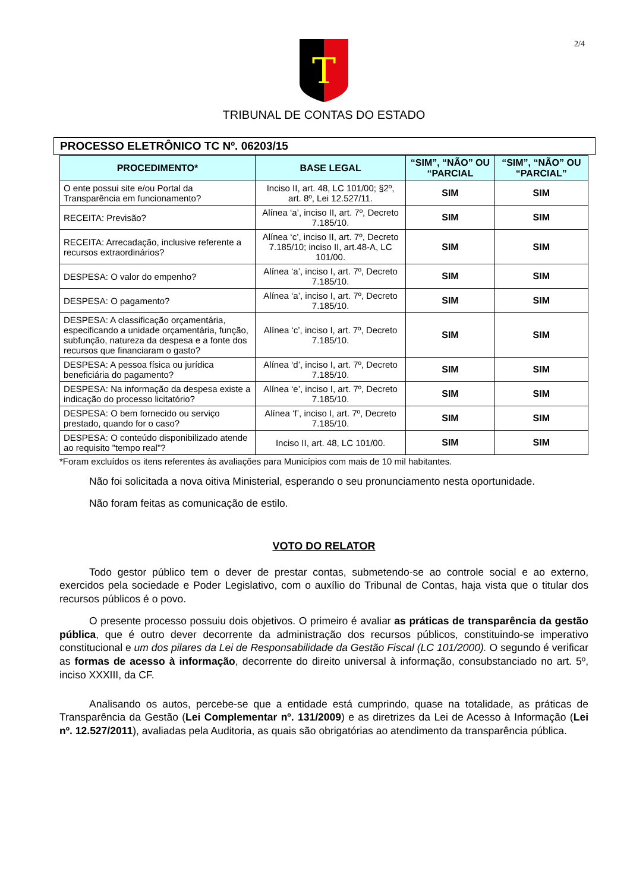2/4
T
TRIBUNAL DE CONTAS DO ESTADO
PROCESSO ELETRÔNICO TC Nº. 06203/15
| PROCEDIMENTO* | BASE LEGAL | “SIM”, “NÃO” OU “PARCIAL | “SIM”, “NÃO” OU “PARCIAL” |
| --- | --- | --- | --- |
| O ente possui site e/ou Portal da Transparência em funcionamento? | Inciso II, art. 48, LC 101/00; §2º, art. 8º, Lei 12.527/11. | SIM | SIM |
| RECEITA: Previsão? | Alínea ‘a’, inciso II, art. 7º, Decreto 7.185/10. | SIM | SIM |
| RECEITA: Arrecadação, inclusive referente a recursos extraordinários? | Alínea ‘c’, inciso II, art. 7º, Decreto 7.185/10; inciso II, art.48-A, LC 101/00. | SIM | SIM |
| DESPESA: O valor do empenho? | Alínea ‘a’, inciso I, art. 7º, Decreto 7.185/10. | SIM | SIM |
| DESPESA: O pagamento? | Alínea ‘a’, inciso I, art. 7º, Decreto 7.185/10. | SIM | SIM |
| DESPESA: A classificação orçamentária, especificando a unidade orçamentária, função, subfunção, natureza da despesa e a fonte dos recursos que financiaram o gasto? | Alínea ‘c’, inciso I, art. 7º, Decreto 7.185/10. | SIM | SIM |
| DESPESA: A pessoa física ou jurídica beneficiária do pagamento? | Alínea ‘d’, inciso I, art. 7º, Decreto 7.185/10. | SIM | SIM |
| DESPESA: Na informação da despesa existe a indicação do processo licitatório? | Alínea ‘e’, inciso I, art. 7º, Decreto 7.185/10. | SIM | SIM |
| DESPESA: O bem fornecido ou serviço prestado, quando for o caso? | Alínea ‘f’, inciso I, art. 7º, Decreto 7.185/10. | SIM | SIM |
| DESPESA: O conteúdo disponibilizado atende ao requisito "tempo real"? | Inciso II, art. 48, LC 101/00. | SIM | SIM |
*Foram excluídos os itens referentes às avaliações para Municípios com mais de 10 mil habitantes.
Não foi solicitada a nova oitiva Ministerial, esperando o seu pronunciamento nesta oportunidade.
Não foram feitas as comunicação de estilo.
VOTO DO RELATOR
Todo gestor público tem o dever de prestar contas, submetendo-se ao controle social e ao externo, exercidos pela sociedade e Poder Legislativo, com o auxílio do Tribunal de Contas, haja vista que o titular dos recursos públicos é o povo.
O presente processo possuiu dois objetivos. O primeiro é avaliar as práticas de transparência da gestão pública, que é outro dever decorrente da administração dos recursos públicos, constituindo-se imperativo constitucional e um dos pilares da Lei de Responsabilidade da Gestão Fiscal (LC 101/2000). O segundo é verificar as formas de acesso à informação, decorrente do direito universal à informação, consubstanciado no art. 5º, inciso XXXIII, da CF.
Analisando os autos, percebe-se que a entidade está cumprindo, quase na totalidade, as práticas de Transparência da Gestão (Lei Complementar nº. 131/2009) e as diretrizes da Lei de Acesso à Informação (Lei nº. 12.527/2011), avaliadas pela Auditoria, as quais são obrigatórias ao atendimento da transparência pública.